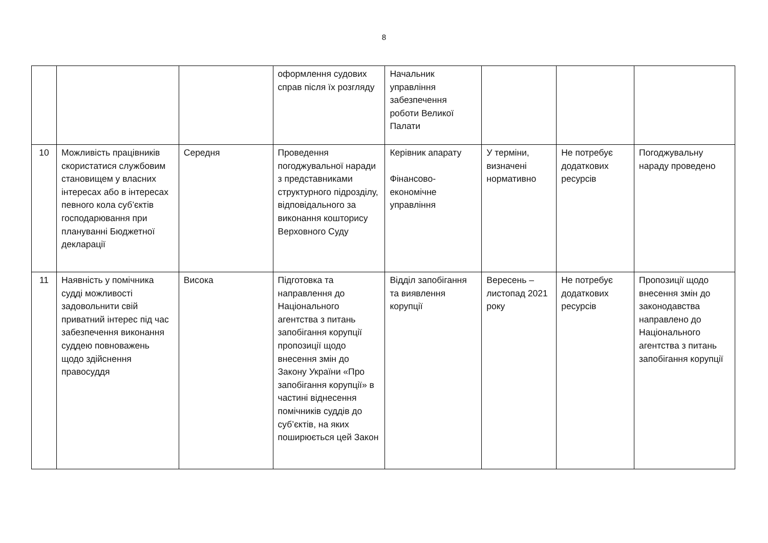8
| | | | оформлення судових справ після їх розгляду | Начальник управління забезпечення роботи Великої Палати | | | |
| 10 | Можливість працівників скористатися службовим становищем у власних інтересах або в інтересах певного кола суб’єктів господарювання при плануванні Бюджетної декларації | Середня | Проведення погоджувальної наради з представниками структурного підрозділу, відповідального за виконання кошторису Верховного Суду | Керівник апарату Фінансово-економічне управління | У терміни, визначені нормативно | Не потребує додаткових ресурсів | Погоджувальну нараду проведено |
| 11 | Наявність у помічника судді можливості задовольнити свій приватний інтерес під час забезпечення виконання суддею повноважень щодо здійснення правосуддя | Висока | Підготовка та направлення до Національного агентства з питань запобігання корупції пропозиції щодо внесення змін до Закону України «Про запобігання корупції» в частині віднесення помічників суддів до суб’єктів, на яких поширюється цей Закон | Відділ запобігання та виявлення корупції | Вересень – листопад 2021 року | Не потребує додаткових ресурсів | Пропозиції щодо внесення змін до законодавства направлено до Національного агентства з питань запобігання корупції |